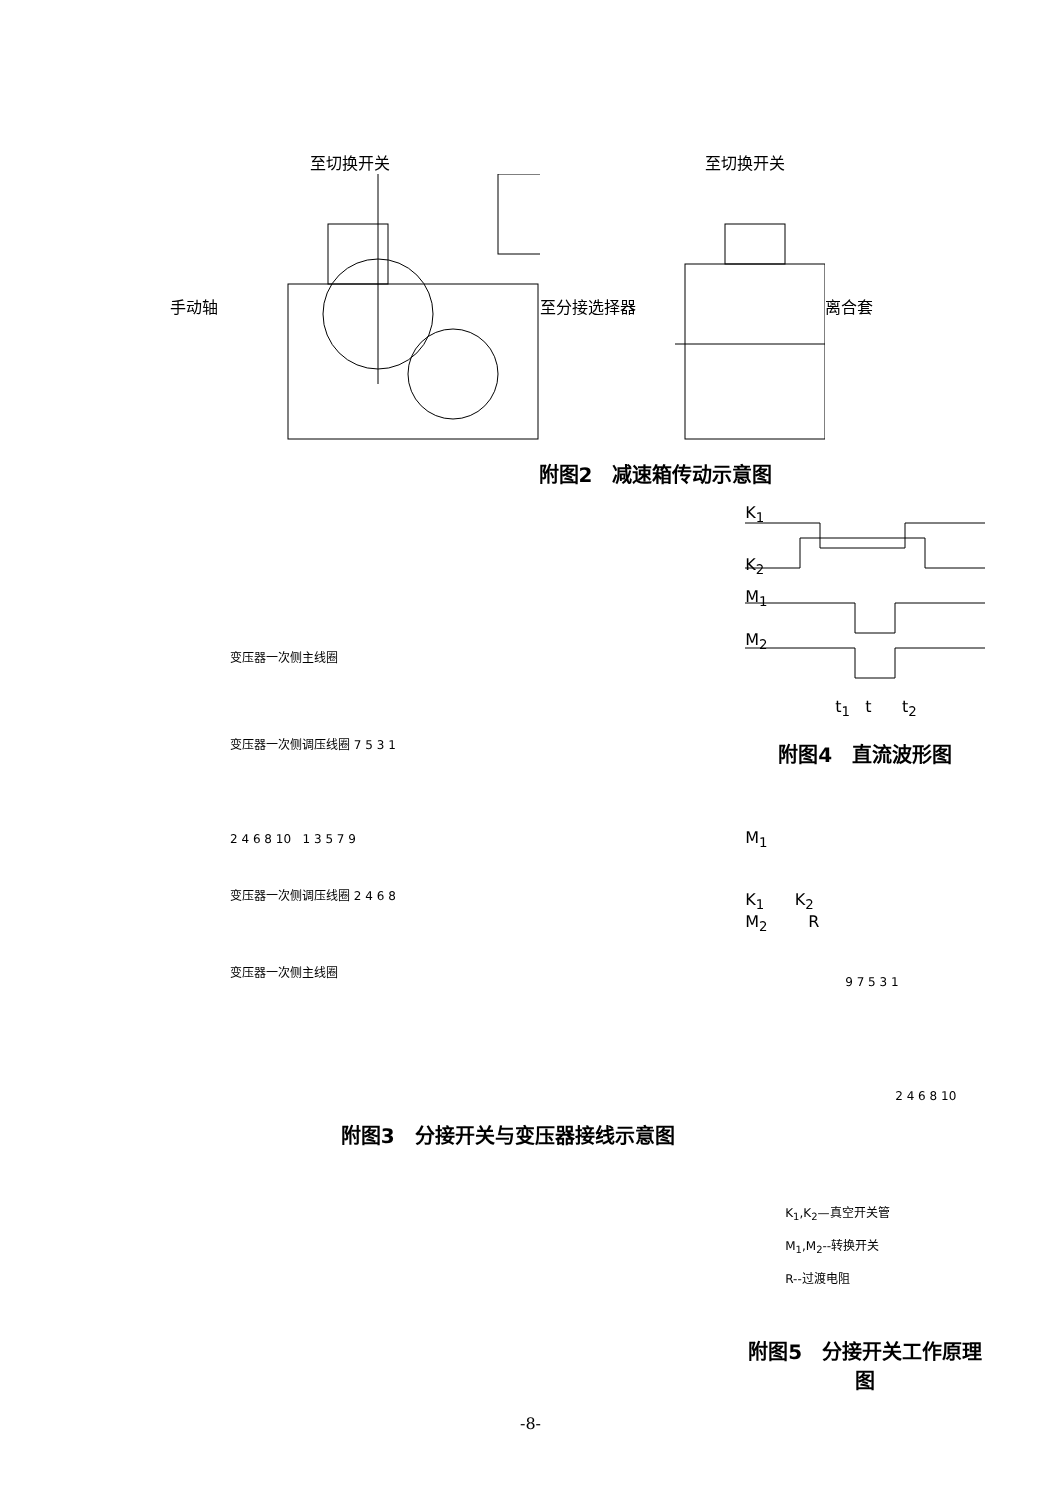至切换开关
手动轴
至切换开关
至分接选择器 离合套
附图2　减速箱传动示意图
变压器一次侧主线圈
变压器一次侧调压线圈 7 5 3 1
2 4 6 8 10 1 3 5 7 9
变压器一次侧调压线圈 2 4 6 8
变压器一次侧主线圈
附图3　分接开关与变压器接线示意图
K<sub>1</sub>
K<sub>2</sub>
M<sub>1</sub>
M<sub>2</sub>
t<sub>1</sub> t t<sub>2</sub>
附图4　直流波形图
M<sub>1</sub>
K<sub>1</sub> K<sub>2</sub>
M<sub>2</sub> R
9 7 5 3 1
2 4 6 8 10
K<sub>1</sub>,K<sub>2</sub>—真空开关管
M<sub>1</sub>,M<sub>2</sub>--转换开关
R--过渡电阻
附图5　分接开关工作原理图
-8-